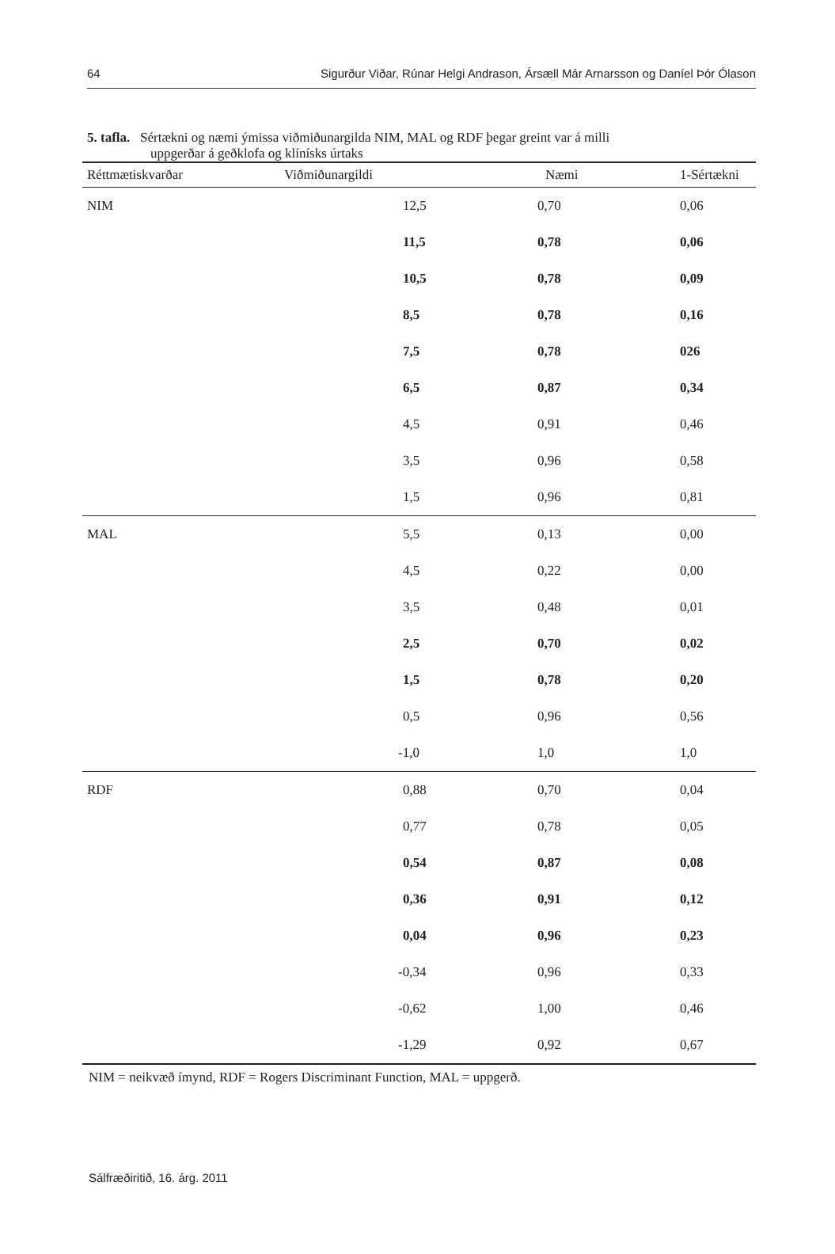64 Sigurður Viðar, Rúnar Helgi Andrason, Ársæll Már Arnarsson og Daníel Þór Ólason
5. tafla. Sértækni og næmi ýmissa viðmiðunargilda NIM, MAL og RDF þegar greint var á milli
uppgerðar á geðklofa og klínísks úrtaks
| Réttmætiskvarðar | Viðmiðunargildi | Næmi | 1-Sértækni |
| --- | --- | --- | --- |
| NIM | 12,5 | 0,70 | 0,06 |
| | 11,5 | 0,78 | 0,06 |
| | 10,5 | 0,78 | 0,09 |
| | 8,5 | 0,78 | 0,16 |
| | 7,5 | 0,78 | 026 |
| | 6,5 | 0,87 | 0,34 |
| | 4,5 | 0,91 | 0,46 |
| | 3,5 | 0,96 | 0,58 |
| | 1,5 | 0,96 | 0,81 |
| MAL | 5,5 | 0,13 | 0,00 |
| | 4,5 | 0,22 | 0,00 |
| | 3,5 | 0,48 | 0,01 |
| | 2,5 | 0,70 | 0,02 |
| | 1,5 | 0,78 | 0,20 |
| | 0,5 | 0,96 | 0,56 |
| | -1,0 | 1,0 | 1,0 |
| RDF | 0,88 | 0,70 | 0,04 |
| | 0,77 | 0,78 | 0,05 |
| | 0,54 | 0,87 | 0,08 |
| | 0,36 | 0,91 | 0,12 |
| | 0,04 | 0,96 | 0,23 |
| | -0,34 | 0,96 | 0,33 |
| | -0,62 | 1,00 | 0,46 |
| | -1,29 | 0,92 | 0,67 |
NIM = neikvæð ímynd, RDF = Rogers Discriminant Function, MAL = uppgerð.
Sálfræðiritið, 16. árg. 2011